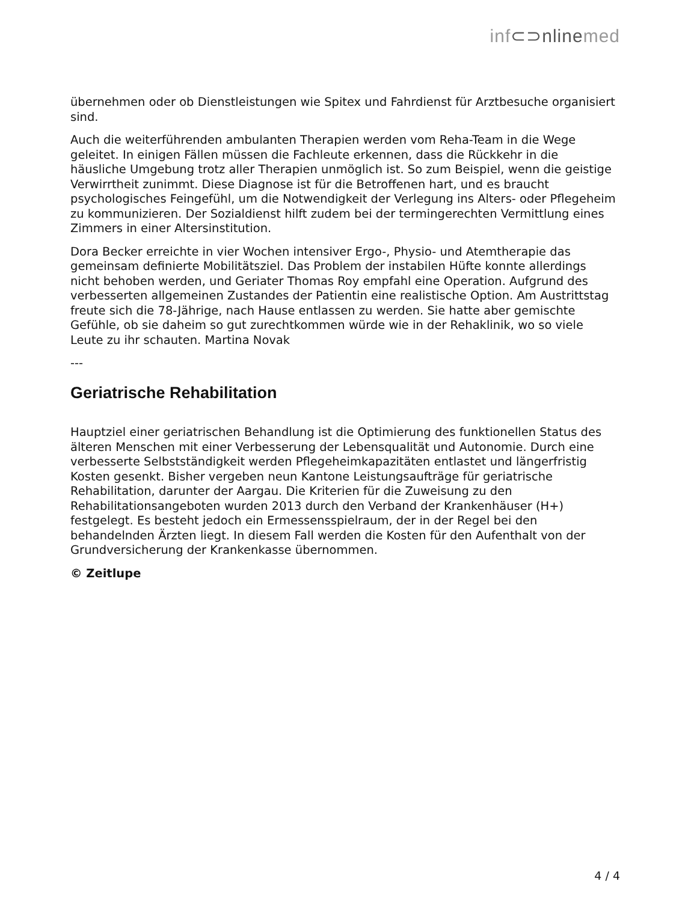inf⊂⊃nlinemed
übernehmen oder ob Dienstleistungen wie Spitex und Fahrdienst für Arztbesuche organisiert sind.
Auch die weiterführenden ambulanten Therapien werden vom Reha-Team in die Wege geleitet. In einigen Fällen müssen die Fachleute erkennen, dass die Rückkehr in die häusliche Umgebung trotz aller Therapien unmöglich ist. So zum Beispiel, wenn die geistige Verwirrtheit zunimmt. Diese Diagnose ist für die Betroffenen hart, und es braucht psychologisches Feingefühl, um die Notwendigkeit der Verlegung ins Alters- oder Pflegeheim zu kommunizieren. Der Sozialdienst hilft zudem bei der termingerechten Vermittlung eines Zimmers in einer Altersinstitution.
Dora Becker erreichte in vier Wochen intensiver Ergo-, Physio- und Atemtherapie das gemeinsam definierte Mobilitätsziel. Das Problem der instabilen Hüfte konnte allerdings nicht behoben werden, und Geriater Thomas Roy empfahl eine Operation. Aufgrund des verbesserten allgemeinen Zustandes der Patientin eine realistische Option. Am Austrittstag freute sich die 78-Jährige, nach Hause entlassen zu werden. Sie hatte aber gemischte Gefühle, ob sie daheim so gut zurechtkommen würde wie in der Rehaklinik, wo so viele Leute zu ihr schauten. Martina Novak
---
Geriatrische Rehabilitation
Hauptziel einer geriatrischen Behandlung ist die Optimierung des funktionellen Status des älteren Menschen mit einer Verbesserung der Lebensqualität und Autonomie. Durch eine verbesserte Selbstständigkeit werden Pflegeheimkapazitäten entlastet und längerfristig Kosten gesenkt. Bisher vergeben neun Kantone Leistungsaufträge für geriatrische Rehabilitation, darunter der Aargau. Die Kriterien für die Zuweisung zu den Rehabilitationsangeboten wurden 2013 durch den Verband der Krankenhäuser (H+) festgelegt. Es besteht jedoch ein Ermessensspielraum, der in der Regel bei den behandelnden Ärzten liegt. In diesem Fall werden die Kosten für den Aufenthalt von der Grundversicherung der Krankenkasse übernommen.
© Zeitlupe
4 / 4